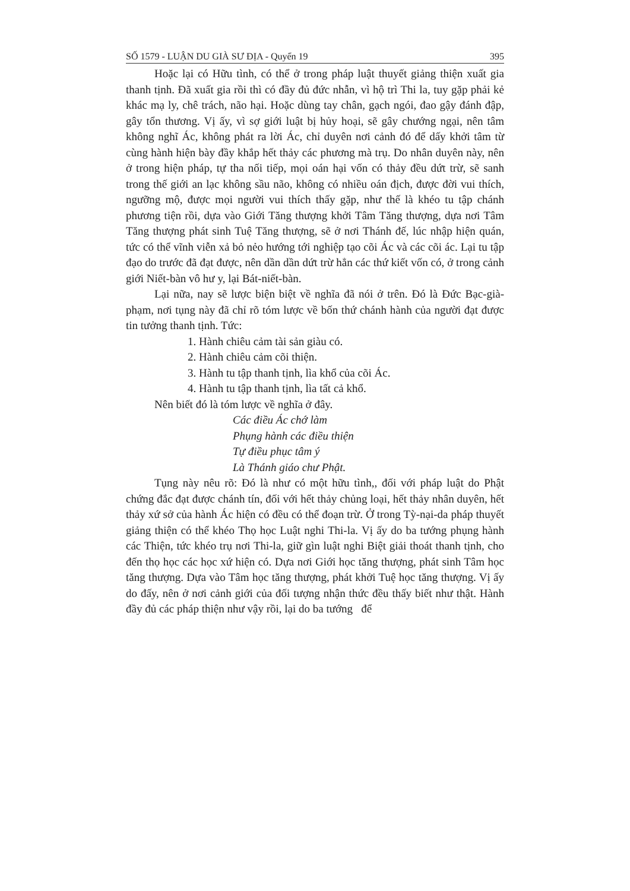SỐ 1579 - LUẬN DU GIÀ SƯ ĐỊA - Quyển 19 395
Hoặc lại có Hữu tình, có thể ở trong pháp luật thuyết giảng thiện xuất gia thanh tịnh. Đã xuất gia rồi thì có đầy đủ đức nhẫn, vì hộ trì Thi la, tuy gặp phải kẻ khác mạ ly, chê trách, não hại. Hoặc dùng tay chân, gạch ngói, đao gậy đánh đập, gây tổn thương. Vị ấy, vì sợ giới luật bị hủy hoại, sẽ gây chướng ngại, nên tâm không nghĩ Ác, không phát ra lời Ác, chỉ duyên nơi cảnh đó để dấy khởi tâm từ cùng hành hiện bày đầy khắp hết thảy các phương mà trụ. Do nhân duyên này, nên ở trong hiện pháp, tự tha nối tiếp, mọi oán hại vốn có thảy đều dứt trừ, sẽ sanh trong thế giới an lạc không sầu não, không có nhiều oán địch, được đời vui thích, ngưỡng mộ, được mọi người vui thích thấy gặp, như thế là khéo tu tập chánh phương tiện rồi, dựa vào Giới Tăng thượng khởi Tâm Tăng thượng, dựa nơi Tâm Tăng thượng phát sinh Tuệ Tăng thượng, sẽ ở nơi Thánh đế, lúc nhập hiện quán, tức có thể vĩnh viễn xả bỏ nẻo hướng tới nghiệp tạo cõi Ác và các cõi ác. Lại tu tập đạo do trước đã đạt được, nên dần dần dứt trừ hẳn các thứ kiết vốn có, ở trong cảnh giới Niết-bàn vô hư y, lại Bát-niết-bàn.
Lại nữa, nay sẽ lược biện biệt về nghĩa đã nói ở trên. Đó là Đức Bạc-già-phạm, nơi tụng này đã chỉ rõ tóm lược về bốn thứ chánh hành của người đạt được tin tưởng thanh tịnh. Tức:
1. Hành chiêu cảm tài sản giàu có.
2. Hành chiêu cảm cõi thiện.
3. Hành tu tập thanh tịnh, lìa khổ của cõi Ác.
4. Hành tu tập thanh tịnh, lìa tất cả khổ.
Nên biết đó là tóm lược về nghĩa ở đây.
Các điều Ác chớ làm
Phụng hành các điều thiện
Tự điều phục tâm ý
Là Thánh giáo chư Phật.
Tụng này nêu rõ: Đó là như có một hữu tình,, đối với pháp luật do Phật chứng đắc đạt được chánh tín, đối với hết thảy chủng loại, hết thảy nhân duyên, hết thảy xứ sở của hành Ác hiện có đều có thể đoạn trừ. Ở trong Tỳ-nại-da pháp thuyết giảng thiện có thể khéo Thọ học Luật nghi Thi-la. Vị ấy do ba tướng phụng hành các Thiện, tức khéo trụ nơi Thi-la, giữ gìn luật nghi Biệt giải thoát thanh tịnh, cho đến thọ học các học xứ hiện có. Dựa nơi Giới học tăng thượng, phát sinh Tâm học tăng thượng. Dựa vào Tâm học tăng thượng, phát khởi Tuệ học tăng thượng. Vị ấy do đấy, nên ở nơi cảnh giới của đối tượng nhận thức đều thấy biết như thật. Hành đầy đủ các pháp thiện như vậy rồi, lại do ba tướng để